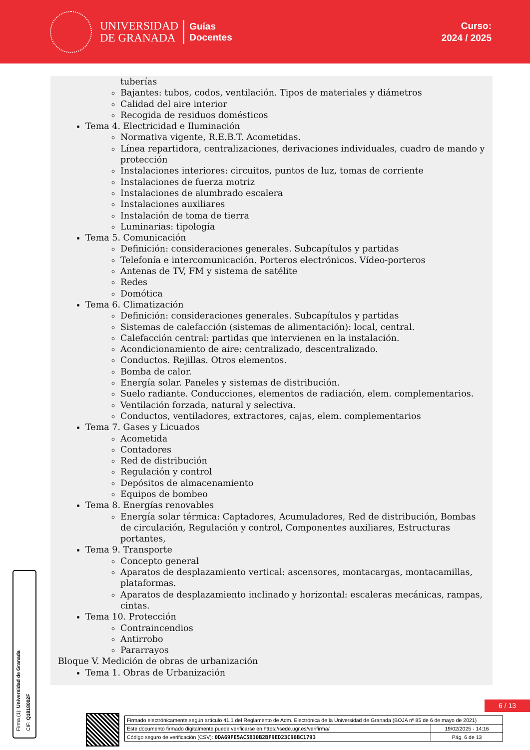UNIVERSIDAD
DE GRANADA
Guías
Docentes
Curso:
2024 / 2025
tuberías
Bajantes: tubos, codos, ventilación. Tipos de materiales y diámetros
Calidad del aire interior
Recogida de residuos domésticos
Tema 4. Electricidad e Iluminación
Normativa vigente, R.E.B.T. Acometidas.
Línea repartidora, centralizaciones, derivaciones individuales, cuadro de mando y protección
Instalaciones interiores: circuitos, puntos de luz, tomas de corriente
Instalaciones de fuerza motriz
Instalaciones de alumbrado escalera
Instalaciones auxiliares
Instalación de toma de tierra
Luminarias: tipología
Tema 5. Comunicación
Definición: consideraciones generales. Subcapítulos y partidas
Telefonía e intercomunicación. Porteros electrónicos. Vídeo-porteros
Antenas de TV, FM y sistema de satélite
Redes
Domótica
Tema 6. Climatización
Definición: consideraciones generales. Subcapítulos y partidas
Sistemas de calefacción (sistemas de alimentación): local, central.
Calefacción central: partidas que intervienen en la instalación.
Acondicionamiento de aire: centralizado, descentralizado.
Conductos. Rejillas. Otros elementos.
Bomba de calor.
Energía solar. Paneles y sistemas de distribución.
Suelo radiante. Conducciones, elementos de radiación, elem. complementarios.
Ventilación forzada, natural y selectiva.
Conductos, ventiladores, extractores, cajas, elem. complementarios
Tema 7. Gases y Licuados
Acometida
Contadores
Red de distribución
Regulación y control
Depósitos de almacenamiento
Equipos de bombeo
Tema 8. Energías renovables
Energía solar térmica: Captadores, Acumuladores, Red de distribución, Bombas de circulación, Regulación y control, Componentes auxiliares, Estructuras portantes,
Tema 9. Transporte
Concepto general
Aparatos de desplazamiento vertical: ascensores, montacargas, montacamillas, plataformas.
Aparatos de desplazamiento inclinado y horizontal: escaleras mecánicas, rampas, cintas.
Tema 10. Protección
Contraincendios
Antirrobo
Pararrayos
Bloque V. Medición de obras de urbanización
Tema 1. Obras de Urbanización
Firma (1): Universidad de Granada
CIF: Q1818002F
6 / 13
| Firmado electrónicamente según artículo 41.1 del Reglamento de Adm. Electrónica de la Universidad de Granada (BOJA nº 85 de 6 de mayo de 2021) | |
| Este documento firmado digitalmente puede verificarse en https://sede.ugr.es/verifirma/ | 19/02/2025 - 14:16 |
| Código seguro de verificación (CSV): 0DA69FE5AC5B30B2BF9ED23C98BC1793 | Pág. 6 de 13 |